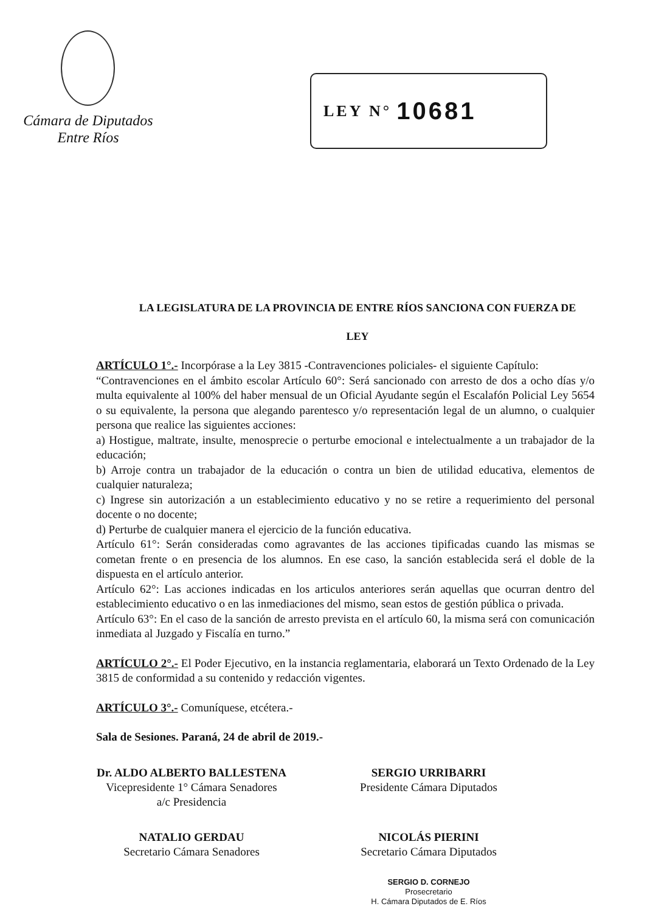Cámara de Diputados
Entre Ríos
LEY N° 10681
LA LEGISLATURA DE LA PROVINCIA DE ENTRE RÍOS SANCIONA CON FUERZA DE
LEY
ARTÍCULO 1°.- Incorpórase a la Ley 3815 -Contravenciones policiales- el siguiente Capítulo:
“Contravenciones en el ámbito escolar Artículo 60°: Será sancionado con arresto de dos a ocho días y/o multa equivalente al 100% del haber mensual de un Oficial Ayudante según el Escalafón Policial Ley 5654 o su equivalente, la persona que alegando parentesco y/o representación legal de un alumno, o cualquier persona que realice las siguientes acciones:
a) Hostigue, maltrate, insulte, menosprecie o perturbe emocional e intelectualmente a un trabajador de la educación;
b) Arroje contra un trabajador de la educación o contra un bien de utilidad educativa, elementos de cualquier naturaleza;
c) Ingrese sin autorización a un establecimiento educativo y no se retire a requerimiento del personal docente o no docente;
d) Perturbe de cualquier manera el ejercicio de la función educativa.
Artículo 61°: Serán consideradas como agravantes de las acciones tipificadas cuando las mismas se cometan frente o en presencia de los alumnos. En ese caso, la sanción establecida será el doble de la dispuesta en el artículo anterior.
Artículo 62°: Las acciones indicadas en los articulos anteriores serán aquellas que ocurran dentro del establecimiento educativo o en las inmediaciones del mismo, sean estos de gestión pública o privada.
Artículo 63°: En el caso de la sanción de arresto prevista en el artículo 60, la misma será con comunicación inmediata al Juzgado y Fiscalía en turno.”
ARTÍCULO 2°.- El Poder Ejecutivo, en la instancia reglamentaria, elaborará un Texto Ordenado de la Ley 3815 de conformidad a su contenido y redacción vigentes.
ARTÍCULO 3°.- Comuníquese, etcétera.-
Sala de Sesiones. Paraná, 24 de abril de 2019.-
Dr. ALDO ALBERTO BALLESTENA
Vicepresidente 1° Cámara Senadores
a/c Presidencia
SERGIO URRIBARRI
Presidente Cámara Diputados
NATALIO GERDAU
Secretario Cámara Senadores
NICOLÁS PIERINI
Secretario Cámara Diputados
SERGIO D. CORNEJO
Prosecretario
H. Cámara Diputados de E. Ríos